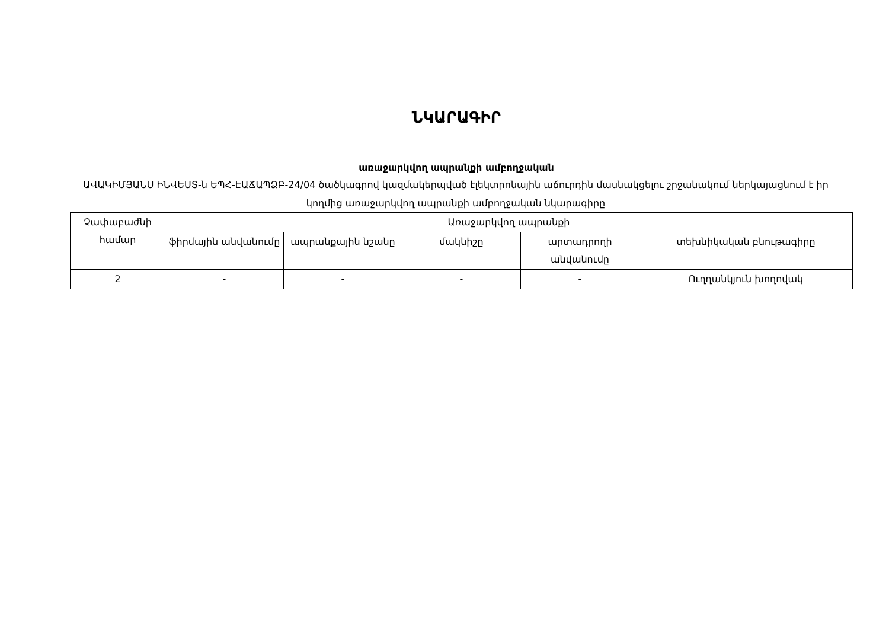ՆԿԱՐԱԳԻՐ
առաջարկվող ապրանքի ամբողջական
ԱՎԱԿԻՄՅԱՆՍ ԻՆՎԵՍՏ-ն ԵՊՀ-ԷԱՃԱՊՁԲ-24/04 ծածկագրով կազմակերպված էլեկտրոնային աճուրդին մասնակցելու շրջանակում ներկայացնում է իր կողմից առաջարկվող ապրանքի ամբողջական նկարագիրը
| Չափաբաժնի համար | Առաջարկվող ապրանքի | | | | |
| | ֆիրմային անվանումը | ապրանքային նշանը | մակնիշը | արտադրողի անվանումը | տեխնիկական բնութագիրը |
| 2 | - | - | - | - | Ուղղանկյուն խողովակ |